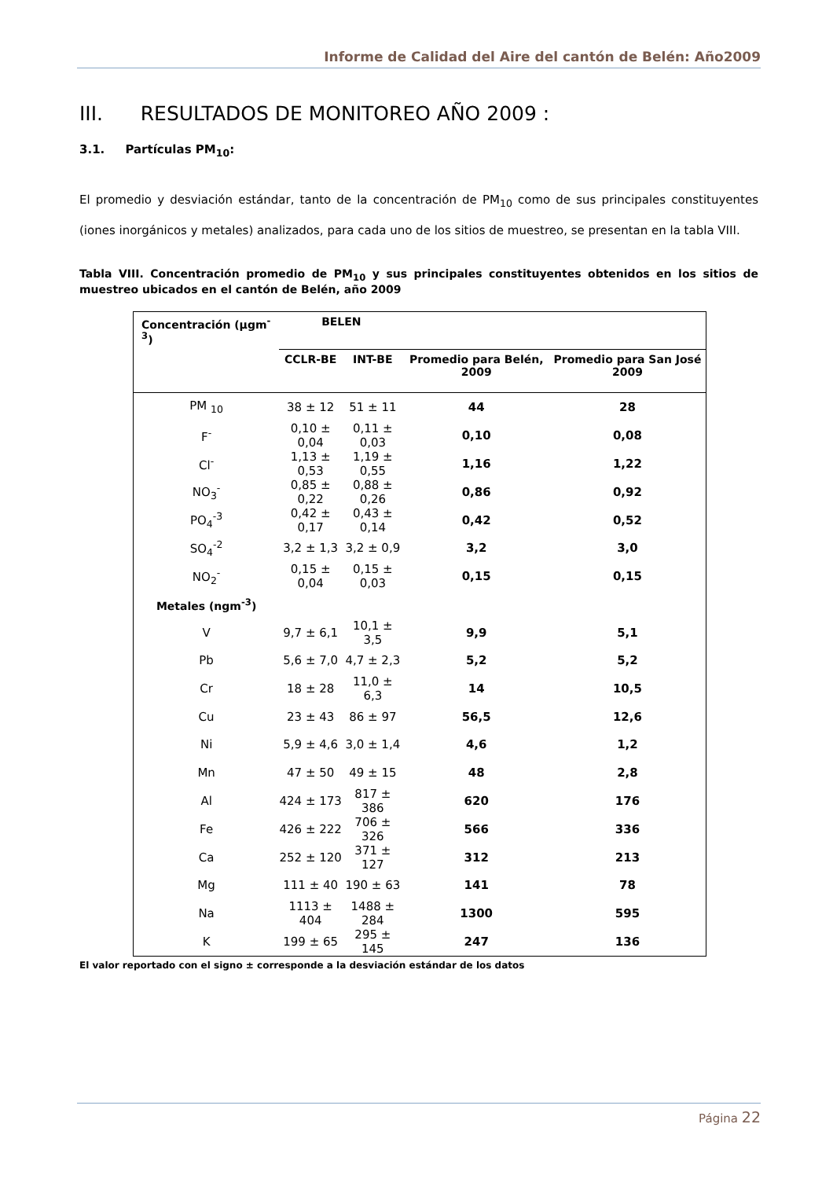Informe de Calidad del Aire del cantón de Belén: Año2009
III. RESULTADOS DE MONITOREO AÑO 2009 :
3.1. Partículas PM<sub>10</sub>:
El promedio y desviación estándar, tanto de la concentración de PM<sub>10</sub> como de sus principales constituyentes (iones inorgánicos y metales) analizados, para cada uno de los sitios de muestreo, se presentan en la tabla VIII.
Tabla VIII. Concentración promedio de PM<sub>10</sub> y sus principales constituyentes obtenidos en los sitios de muestreo ubicados en el cantón de Belén, año 2009
| Concentración (µgm<sup>-3</sup>) | BELEN | | | |
| --- | --- | --- | --- | --- |
| | CCLR-BE | INT-BE | Promedio para Belén, 2009 | Promedio para San José 2009 |
| PM <sub>10</sub> | 38 ± 12 | 51 ± 11 | 44 | 28 |
| F<sup>-</sup> | 0,10 ± 0,04 | 0,11 ± 0,03 | 0,10 | 0,08 |
| Cl<sup>-</sup> | 1,13 ± 0,53 | 1,19 ± 0,55 | 1,16 | 1,22 |
| NO<sub>3</sub><sup>-</sup> | 0,85 ± 0,22 | 0,88 ± 0,26 | 0,86 | 0,92 |
| PO<sub>4</sub><sup>-3</sup> | 0,42 ± 0,17 | 0,43 ± 0,14 | 0,42 | 0,52 |
| SO<sub>4</sub><sup>-2</sup> | 3,2 ± 1,3 | 3,2 ± 0,9 | 3,2 | 3,0 |
| NO<sub>2</sub><sup>-</sup> | 0,15 ± 0,04 | 0,15 ± 0,03 | 0,15 | 0,15 |
| Metales (ngm<sup>-3</sup>) | | | | |
| V | 9,7 ± 6,1 | 10,1 ± 3,5 | 9,9 | 5,1 |
| Pb | 5,6 ± 7,0 | 4,7 ± 2,3 | 5,2 | 5,2 |
| Cr | 18 ± 28 | 11,0 ± 6,3 | 14 | 10,5 |
| Cu | 23 ± 43 | 86 ± 97 | 56,5 | 12,6 |
| Ni | 5,9 ± 4,6 | 3,0 ± 1,4 | 4,6 | 1,2 |
| Mn | 47 ± 50 | 49 ± 15 | 48 | 2,8 |
| Al | 424 ± 173 | 817 ± 386 | 620 | 176 |
| Fe | 426 ± 222 | 706 ± 326 | 566 | 336 |
| Ca | 252 ± 120 | 371 ± 127 | 312 | 213 |
| Mg | 111 ± 40 | 190 ± 63 | 141 | 78 |
| Na | 1113 ± 404 | 1488 ± 284 | 1300 | 595 |
| K | 199 ± 65 | 295 ± 145 | 247 | 136 |
El valor reportado con el signo ± corresponde a la desviación estándar de los datos
Página 22